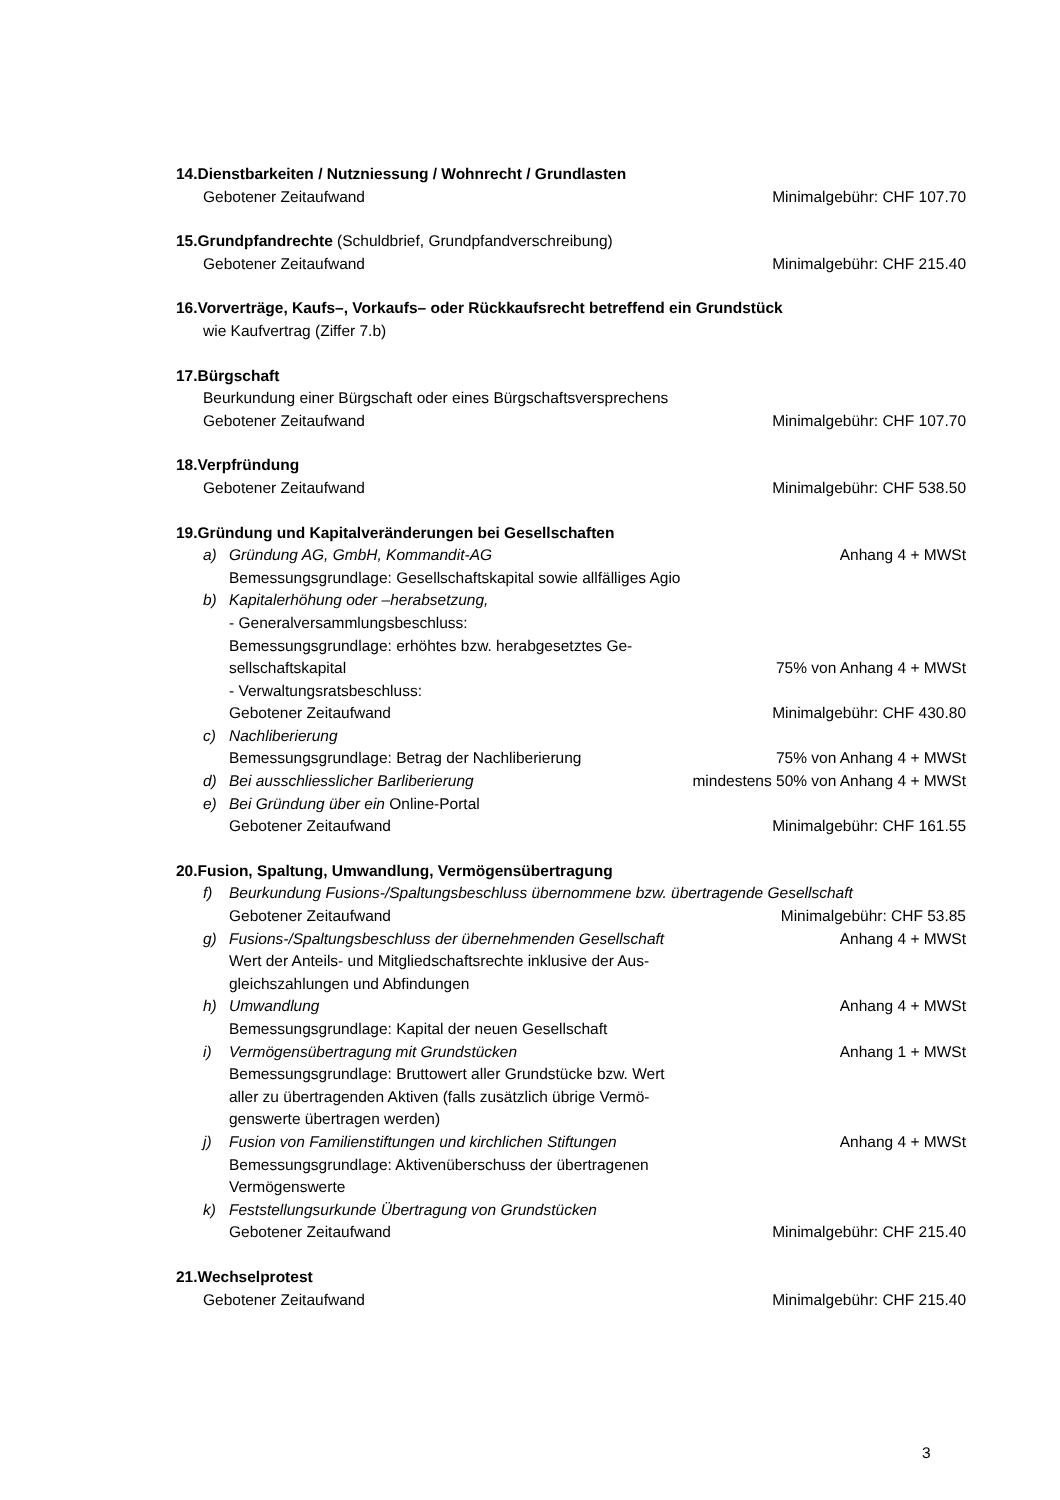14.Dienstbarkeiten / Nutzniessung / Wohnrecht / Grundlasten
Gebotener Zeitaufwand Minimalgebühr: CHF 107.70
15.Grundpfandrechte (Schuldbrief, Grundpfandverschreibung)
Gebotener Zeitaufwand Minimalgebühr: CHF 215.40
16.Vorverträge, Kaufs–, Vorkaufs– oder Rückkaufsrecht betreffend ein Grundstück
wie Kaufvertrag (Ziffer 7.b)
17.Bürgschaft
Beurkundung einer Bürgschaft oder eines Bürgschaftsversprechens
Gebotener Zeitaufwand Minimalgebühr: CHF 107.70
18.Verpfründung
Gebotener Zeitaufwand Minimalgebühr: CHF 538.50
19.Gründung und Kapitalveränderungen bei Gesellschaften
a) Gründung AG, GmbH, Kommandit-AG Anhang 4 + MWSt
Bemessungsgrundlage: Gesellschaftskapital sowie allfälliges Agio
b) Kapitalerhöhung oder –herabsetzung,
- Generalversammlungsbeschluss:
Bemessungsgrundlage: erhöhtes bzw. herabgesetztes Ge-
sellschaftskapital 75% von Anhang 4 + MWSt
- Verwaltungsratsbeschluss:
Gebotener Zeitaufwand Minimalgebühr: CHF 430.80
c) Nachliberierung
Bemessungsgrundlage: Betrag der Nachliberierung 75% von Anhang 4 + MWSt
d) Bei ausschliesslicher Barliberierung mindestens 50% von Anhang 4 + MWSt
e) Bei Gründung über ein Online-Portal
Gebotener Zeitaufwand Minimalgebühr: CHF 161.55
20.Fusion, Spaltung, Umwandlung, Vermögensübertragung
f) Beurkundung Fusions-/Spaltungsbeschluss übernommene bzw. übertragende Gesellschaft
Gebotener Zeitaufwand Minimalgebühr: CHF 53.85
g) Fusions-/Spaltungsbeschluss der übernehmenden Gesellschaft Anhang 4 + MWSt
Wert der Anteils- und Mitgliedschaftsrechte inklusive der Aus-
gleichszahlungen und Abfindungen
h) Umwandlung Anhang 4 + MWSt
Bemessungsgrundlage: Kapital der neuen Gesellschaft
i) Vermögensübertragung mit Grundstücken Anhang 1 + MWSt
Bemessungsgrundlage: Bruttowert aller Grundstücke bzw. Wert
aller zu übertragenden Aktiven (falls zusätzlich übrige Vermö-
genswerte übertragen werden)
j) Fusion von Familienstiftungen und kirchlichen Stiftungen Anhang 4 + MWSt
Bemessungsgrundlage: Aktivenüberschuss der übertragenen
Vermögenswerte
k) Feststellungsurkunde Übertragung von Grundstücken
Gebotener Zeitaufwand Minimalgebühr: CHF 215.40
21.Wechselprotest
Gebotener Zeitaufwand Minimalgebühr: CHF 215.40
3